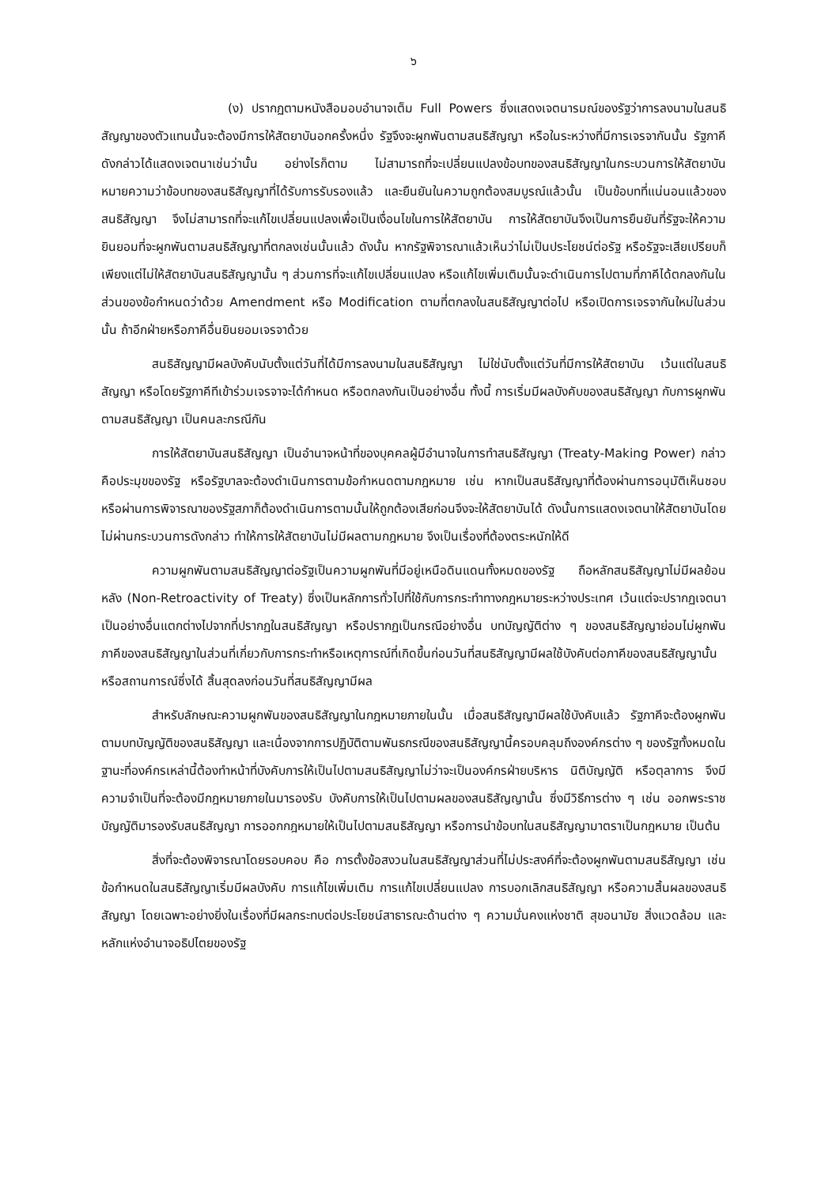๖
(ง) ปรากฏตามหนังสือมอบอำนาจเต็ม Full Powers ซึ่งแสดงเจตนารมณ์ของรัฐว่าการลงนามในสนธิสัญญาของตัวแทนนั้นจะต้องมีการให้สัตยาบันอกครั้งหนึ่ง รัฐจึงจะผูกพันตามสนธิสัญญา หรือในระหว่างที่มีการเจรจากันนั้น รัฐภาคีดังกล่าวได้แสดงเจตนาเช่นว่านั้น อย่างไรก็ตาม ไม่สามารถที่จะเปลี่ยนแปลงข้อบทของสนธิสัญญาในกระบวนการให้สัตยาบัน หมายความว่าข้อบทของสนธิสัญญาที่ได้รับการรับรองแล้ว และยืนยันในความถูกต้องสมบูรณ์แล้วนั้น เป็นข้อบทที่แน่นอนแล้วของสนธิสัญญา จึงไม่สามารถที่จะแก้ไขเปลี่ยนแปลงเพื่อเป็นเงื่อนไขในการให้สัตยาบัน การให้สัตยาบันจึงเป็นการยืนยันที่รัฐจะให้ความยินยอมที่จะผูกพันตามสนธิสัญญาที่ตกลงเช่นนั้นแล้ว ดังนั้น หากรัฐพิจารณาแล้วเห็นว่าไม่เป็นประโยชน์ต่อรัฐ หรือรัฐจะเสียเปรียบก็เพียงแต่ไม่ให้สัตยาบันสนธิสัญญานั้น ๆ ส่วนการที่จะแก้ไขเปลี่ยนแปลง หรือแก้ไขเพิ่มเติมนั้นจะดำเนินการไปตามที่ภาคีได้ตกลงกันในส่วนของข้อกำหนดว่าด้วย Amendment หรือ Modification ตามที่ตกลงในสนธิสัญญาต่อไป หรือเปิดการเจรจากันใหม่ในส่วนนั้น ถ้าอีกฝ่ายหรือภาคีอื่นยินยอมเจรจาด้วย
สนธิสัญญามีผลบังคับนับตั้งแต่วันที่ได้มีการลงนามในสนธิสัญญา ไม่ใช่นับตั้งแต่วันที่มีการให้สัตยาบัน เว้นแต่ในสนธิสัญญา หรือโดยรัฐภาคีทีเข้าร่วมเจรจาจะได้กำหนด หรือตกลงกันเป็นอย่างอื่น ทั้งนี้ การเริ่มมีผลบังคับของสนธิสัญญา กับการผูกพันตามสนธิสัญญา เป็นคนละกรณีกัน
การให้สัตยาบันสนธิสัญญา เป็นอำนาจหน้าที่ของบุคคลผู้มีอำนาจในการทำสนธิสัญญา (Treaty-Making Power) กล่าว คือประมุขของรัฐ หรือรัฐบาลจะต้องดำเนินการตามข้อกำหนดตามกฎหมาย เช่น หากเป็นสนธิสัญญาที่ต้องผ่านการอนุมัติเห็นชอบ หรือผ่านการพิจารณาของรัฐสภาก็ต้องดำเนินการตามนั้นให้ถูกต้องเสียก่อนจึงจะให้สัตยาบันได้ ดังนั้นการแสดงเจตนาให้สัตยาบันโดยไม่ผ่านกระบวนการดังกล่าว ทำให้การให้สัตยาบันไม่มีผลตามกฎหมาย จึงเป็นเรื่องที่ต้องตระหนักให้ดี
ความผูกพันตามสนธิสัญญาต่อรัฐเป็นความผูกพันที่มีอยู่เหนือดินแดนทั้งหมดของรัฐ ถือหลักสนธิสัญญาไม่มีผลย้อนหลัง (Non-Retroactivity of Treaty) ซึ่งเป็นหลักการทั่วไปที่ใช้กับการกระทำทางกฎหมายระหว่างประเทศ เว้นแต่จะปรากฏเจตนาเป็นอย่างอื่นแตกต่างไปจากที่ปรากฏในสนธิสัญญา หรือปรากฏเป็นกรณีอย่างอื่น บทบัญญัติต่าง ๆ ของสนธิสัญญาย่อมไม่ผูกพันภาคีของสนธิสัญญาในส่วนที่เกี่ยวกับการกระทำหรือเหตุการณ์ที่เกิดขึ้นก่อนวันที่สนธิสัญญามีผลใช้บังคับต่อภาคีของสนธิสัญญานั้น หรือสถานการณ์ซึ่งได้ สิ้นสุดลงก่อนวันที่สนธิสัญญามีผล
สำหรับลักษณะความผูกพันของสนธิสัญญาในกฎหมายภายในนั้น เมื่อสนธิสัญญามีผลใช้บังคับแล้ว รัฐภาคีจะต้องผูกพันตามบทบัญญัติของสนธิสัญญา และเนื่องจากการปฏิบัติตามพันธกรณีของสนธิสัญญานี้ครอบคลุมถึงองค์กรต่าง ๆ ของรัฐทั้งหมดในฐานะที่องค์กรเหล่านี้ต้องทำหน้าที่บังคับการให้เป็นไปตามสนธิสัญญาไม่ว่าจะเป็นองค์กรฝ่ายบริหาร นิติบัญญัติ หรือตุลาการ จึงมีความจำเป็นที่จะต้องมีกฎหมายภายในมารองรับ บังคับการให้เป็นไปตามผลของสนธิสัญญานั้น ซึ่งมีวิธีการต่าง ๆ เช่น ออกพระราชบัญญัติมารองรับสนธิสัญญา การออกกฎหมายให้เป็นไปตามสนธิสัญญา หรือการนำข้อบทในสนธิสัญญามาตราเป็นกฎหมาย เป็นต้น
สิ่งที่จะต้องพิจารณาโดยรอบคอบ คือ การตั้งข้อสงวนในสนธิสัญญาส่วนที่ไม่ประสงค์ที่จะต้องผูกพันตามสนธิสัญญา เช่น ข้อกำหนดในสนธิสัญญาเริ่มมีผลบังคับ การแก้ไขเพิ่มเติม การแก้ไขเปลี่ยนแปลง การบอกเลิกสนธิสัญญา หรือความสิ้นผลของสนธิสัญญา โดยเฉพาะอย่างยิ่งในเรื่องที่มีผลกระทบต่อประโยชน์สาธารณะด้านต่าง ๆ ความมั่นคงแห่งชาติ สุขอนามัย สิ่งแวดล้อม และหลักแห่งอำนาจอธิปไตยของรัฐ